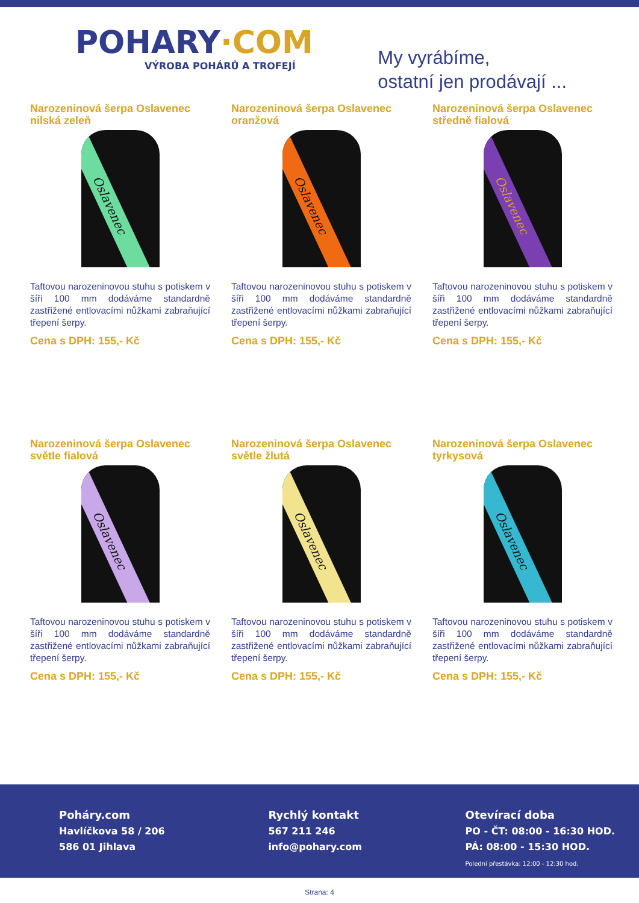POHARY·COM
VÝROBA POHÁRŮ A TROFEJÍ
My vyrábíme,
ostatní jen prodávají ...
Narozeninová šerpa Oslavenec nilská zeleň
Oslavenec
Taftovou narozeninovou stuhu s potiskem v šíři 100 mm dodáváme standardně zastřižené entlovacími nůžkami zabraňující třepení šerpy.
Cena s DPH: 155,- Kč
Narozeninová šerpa Oslavenec oranžová
Oslavenec
Taftovou narozeninovou stuhu s potiskem v šíři 100 mm dodáváme standardně zastřižené entlovacími nůžkami zabraňující třepení šerpy.
Cena s DPH: 155,- Kč
Narozeninová šerpa Oslavenec středně fialová
Oslavenec
Taftovou narozeninovou stuhu s potiskem v šíři 100 mm dodáváme standardně zastřižené entlovacími nůžkami zabraňující třepení šerpy.
Cena s DPH: 155,- Kč
Narozeninová šerpa Oslavenec světle fialová
Oslavenec
Taftovou narozeninovou stuhu s potiskem v šíři 100 mm dodáváme standardně zastřižené entlovacími nůžkami zabraňující třepení šerpy.
Cena s DPH: 155,- Kč
Narozeninová šerpa Oslavenec světle žlutá
Oslavenec
Taftovou narozeninovou stuhu s potiskem v šíři 100 mm dodáváme standardně zastřižené entlovacími nůžkami zabraňující třepení šerpy.
Cena s DPH: 155,- Kč
Narozeninová šerpa Oslavenec tyrkysová
Oslavenec
Taftovou narozeninovou stuhu s potiskem v šíři 100 mm dodáváme standardně zastřižené entlovacími nůžkami zabraňující třepení šerpy.
Cena s DPH: 155,- Kč
Poháry.com
Havlíčkova 58 / 206
586 01 Jihlava
Rychlý kontakt
567 211 246
info@pohary.com
Otevírací doba
PO - ČT: 08:00 - 16:30 HOD.
PÁ: 08:00 - 15:30 HOD.
Polední přestávka: 12:00 - 12:30 hod.
Strana: 4